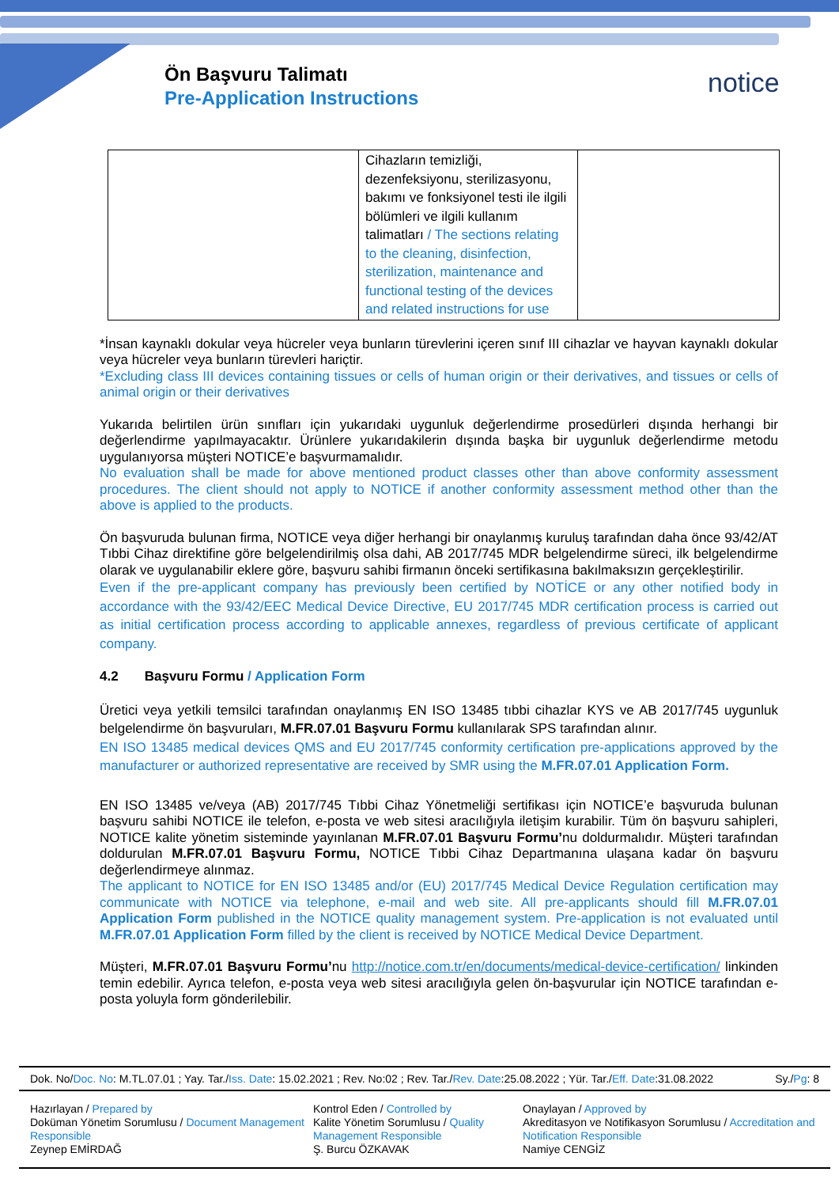Ön Başvuru Talimatı
Pre-Application Instructions
notice
| | Cihazların temizliği, dezenfeksiyonu, sterilizasyonu, bakımı ve fonksiyonel testi ile ilgili bölümleri ve ilgili kullanım talimatları / The sections relating to the cleaning, disinfection, sterilization, maintenance and functional testing of the devices and related instructions for use | |
*İnsan kaynaklı dokular veya hücreler veya bunların türevlerini içeren sınıf III cihazlar ve hayvan kaynaklı dokular veya hücreler veya bunların türevleri hariçtir.
*Excluding class III devices containing tissues or cells of human origin or their derivatives, and tissues or cells of animal origin or their derivatives
Yukarıda belirtilen ürün sınıfları için yukarıdaki uygunluk değerlendirme prosedürleri dışında herhangi bir değerlendirme yapılmayacaktır. Ürünlere yukarıdakilerin dışında başka bir uygunluk değerlendirme metodu uygulanıyorsa müşteri NOTICE’e başvurmamalıdır.
No evaluation shall be made for above mentioned product classes other than above conformity assessment procedures. The client should not apply to NOTICE if another conformity assessment method other than the above is applied to the products.
Ön başvuruda bulunan firma, NOTICE veya diğer herhangi bir onaylanmış kuruluş tarafından daha önce 93/42/AT Tıbbi Cihaz direktifine göre belgelendirilmiş olsa dahi, AB 2017/745 MDR belgelendirme süreci, ilk belgelendirme olarak ve uygulanabilir eklere göre, başvuru sahibi firmanın önceki sertifikasına bakılmaksızın gerçekleştirilir.
Even if the pre-applicant company has previously been certified by NOTİCE or any other notified body in accordance with the 93/42/EEC Medical Device Directive, EU 2017/745 MDR certification process is carried out as initial certification process according to applicable annexes, regardless of previous certificate of applicant company.
4.2 Başvuru Formu / Application Form
Üretici veya yetkili temsilci tarafından onaylanmış EN ISO 13485 tıbbi cihazlar KYS ve AB 2017/745 uygunluk belgelendirme ön başvuruları, M.FR.07.01 Başvuru Formu kullanılarak SPS tarafından alınır.
EN ISO 13485 medical devices QMS and EU 2017/745 conformity certification pre-applications approved by the manufacturer or authorized representative are received by SMR using the M.FR.07.01 Application Form.
EN ISO 13485 ve/veya (AB) 2017/745 Tıbbi Cihaz Yönetmeliği sertifikası için NOTICE’e başvuruda bulunan başvuru sahibi NOTICE ile telefon, e-posta ve web sitesi aracılığıyla iletişim kurabilir. Tüm ön başvuru sahipleri, NOTICE kalite yönetim sisteminde yayınlanan M.FR.07.01 Başvuru Formu’nu doldurmalıdır. Müşteri tarafından doldurulan M.FR.07.01 Başvuru Formu, NOTICE Tıbbi Cihaz Departmanına ulaşana kadar ön başvuru değerlendirmeye alınmaz.
The applicant to NOTICE for EN ISO 13485 and/or (EU) 2017/745 Medical Device Regulation certification may communicate with NOTICE via telephone, e-mail and web site. All pre-applicants should fill M.FR.07.01 Application Form published in the NOTICE quality management system. Pre-application is not evaluated until M.FR.07.01 Application Form filled by the client is received by NOTICE Medical Device Department.
Müşteri, M.FR.07.01 Başvuru Formu’nu http://notice.com.tr/en/documents/medical-device-certification/ linkinden temin edebilir. Ayrıca telefon, e-posta veya web sitesi aracılığıyla gelen ön-başvurular için NOTICE tarafından e-posta yoluyla form gönderilebilir.
Dok. No/Doc. No: M.TL.07.01 ; Yay. Tar./Iss. Date: 15.02.2021 ; Rev. No:02 ; Rev. Tar./Rev. Date:25.08.2022 ; Yür. Tar./Eff. Date:31.08.2022 Sy./Pg: 8
Hazırlayan / Prepared by
Doküman Yönetim Sorumlusu / Document Management Responsible
Zeynep EMİRDAĞ
Kontrol Eden / Controlled by
Kalite Yönetim Sorumlusu / Quality Management Responsible
Ş. Burcu ÖZKAVAK
Onaylayan / Approved by
Akreditasyon ve Notifikasyon Sorumlusu / Accreditation and Notification Responsible
Namiye CENGİZ